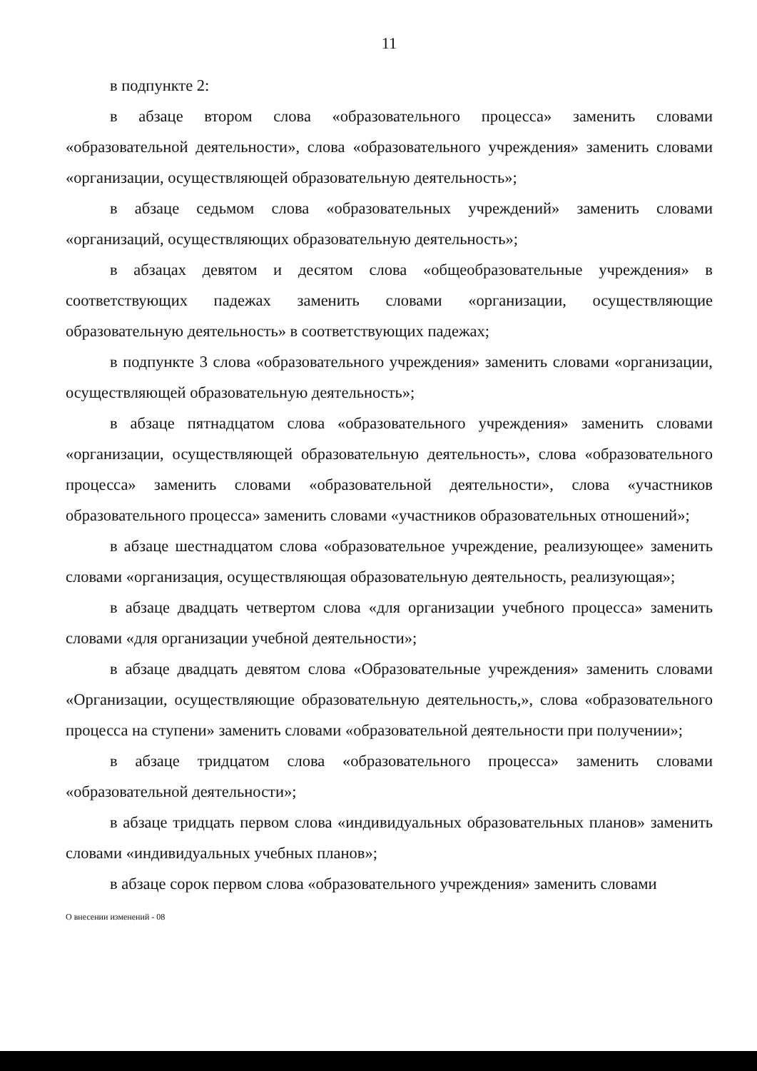11
в подпункте 2:
в абзаце втором слова «образовательного процесса» заменить словами «образовательной деятельности», слова «образовательного учреждения» заменить словами «организации, осуществляющей образовательную деятельность»;
в абзаце седьмом слова «образовательных учреждений» заменить словами «организаций, осуществляющих образовательную деятельность»;
в абзацах девятом и десятом слова «общеобразовательные учреждения» в соответствующих падежах заменить словами «организации, осуществляющие образовательную деятельность» в соответствующих падежах;
в подпункте 3 слова «образовательного учреждения» заменить словами «организации, осуществляющей образовательную деятельность»;
в абзаце пятнадцатом слова «образовательного учреждения» заменить словами «организации, осуществляющей образовательную деятельность», слова «образовательного процесса» заменить словами «образовательной деятельности», слова «участников образовательного процесса» заменить словами «участников образовательных отношений»;
в абзаце шестнадцатом слова «образовательное учреждение, реализующее» заменить словами «организация, осуществляющая образовательную деятельность, реализующая»;
в абзаце двадцать четвертом слова «для организации учебного процесса» заменить словами «для организации учебной деятельности»;
в абзаце двадцать девятом слова «Образовательные учреждения» заменить словами «Организации, осуществляющие образовательную деятельность,», слова «образовательного процесса на ступени» заменить словами «образовательной деятельности при получении»;
в абзаце тридцатом слова «образовательного процесса» заменить словами «образовательной деятельности»;
в абзаце тридцать первом слова «индивидуальных образовательных планов» заменить словами «индивидуальных учебных планов»;
в абзаце сорок первом слова «образовательного учреждения» заменить словами
О внесении изменений - 08